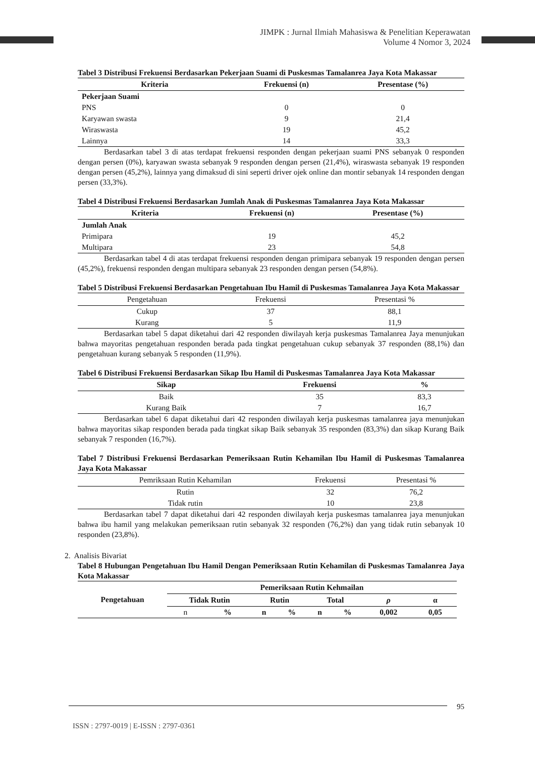JIMPK : Jurnal Ilmiah Mahasiswa & Penelitian Keperawatan
Volume 4 Nomor 3, 2024
Tabel 3 Distribusi Frekuensi Berdasarkan Pekerjaan Suami di Puskesmas Tamalanrea Jaya Kota Makassar
| Kriteria | Frekuensi (n) | Presentase (%) |
| --- | --- | --- |
| Pekerjaan Suami | | |
| PNS | 0 | 0 |
| Karyawan swasta | 9 | 21,4 |
| Wiraswasta | 19 | 45,2 |
| Lainnya | 14 | 33,3 |
Berdasarkan tabel 3 di atas terdapat frekuensi responden dengan pekerjaan suami PNS sebanyak 0 responden dengan persen (0%), karyawan swasta sebanyak 9 responden dengan persen (21,4%), wiraswasta sebanyak 19 responden dengan persen (45,2%), lainnya yang dimaksud di sini seperti driver ojek online dan montir sebanyak 14 responden dengan persen (33,3%).
Tabel 4 Distribusi Frekuensi Berdasarkan Jumlah Anak di Puskesmas Tamalanrea Jaya Kota Makassar
| Kriteria | Frekuensi (n) | Presentase (%) |
| --- | --- | --- |
| Jumlah Anak | | |
| Primipara | 19 | 45,2 |
| Multipara | 23 | 54,8 |
Berdasarkan tabel 4 di atas terdapat frekuensi responden dengan primipara sebanyak 19 responden dengan persen (45,2%), frekuensi responden dengan multipara sebanyak 23 responden dengan persen (54,8%).
Tabel 5 Distribusi Frekuensi Berdasarkan Pengetahuan Ibu Hamil di Puskesmas Tamalanrea Jaya Kota Makassar
| Pengetahuan | Frekuensi | Presentasi % |
| --- | --- | --- |
| Cukup | 37 | 88,1 |
| Kurang | 5 | 11,9 |
Berdasarkan tabel 5 dapat diketahui dari 42 responden diwilayah kerja puskesmas Tamalanrea Jaya menunjukan bahwa mayoritas pengetahuan responden berada pada tingkat pengetahuan cukup sebanyak 37 responden (88,1%) dan pengetahuan kurang sebanyak 5 responden (11,9%).
Tabel 6 Distribusi Frekuensi Berdasarkan Sikap Ibu Hamil di Puskesmas Tamalanrea Jaya Kota Makassar
| Sikap | Frekuensi | % |
| --- | --- | --- |
| Baik | 35 | 83,3 |
| Kurang Baik | 7 | 16,7 |
Berdasarkan tabel 6 dapat diketahui dari 42 responden diwilayah kerja puskesmas tamalanrea jaya menunjukan bahwa mayoritas sikap responden berada pada tingkat sikap Baik sebanyak 35 responden (83,3%) dan sikap Kurang Baik sebanyak 7 responden (16,7%).
Tabel 7 Distribusi Frekuensi Berdasarkan Pemeriksaan Rutin Kehamilan Ibu Hamil di Puskesmas Tamalanrea Jaya Kota Makassar
| Pemriksaan Rutin Kehamilan | Frekuensi | Presentasi % |
| --- | --- | --- |
| Rutin | 32 | 76,2 |
| Tidak rutin | 10 | 23,8 |
Berdasarkan tabel 7 dapat diketahui dari 42 responden diwilayah kerja puskesmas tamalanrea jaya menunjukan bahwa ibu hamil yang melakukan pemeriksaan rutin sebanyak 32 responden (76,2%) dan yang tidak rutin sebanyak 10 responden (23,8%).
2. Analisis Bivariat
Tabel 8 Hubungan Pengetahuan Ibu Hamil Dengan Pemeriksaan Rutin Kehamilan di Puskesmas Tamalanrea Jaya Kota Makassar
| Pengetahuan | Pemeriksaan Rutin Kehmailan | | | | | | | |
| --- | --- | --- | --- | --- | --- | --- | --- | --- |
| | Tidak Rutin | | Rutin | | Total | | ρ | α |
| | n | % | n | % | n | % | 0,002 | 0,05 |
95
ISSN : 2797-0019 | E-ISSN : 2797-0361